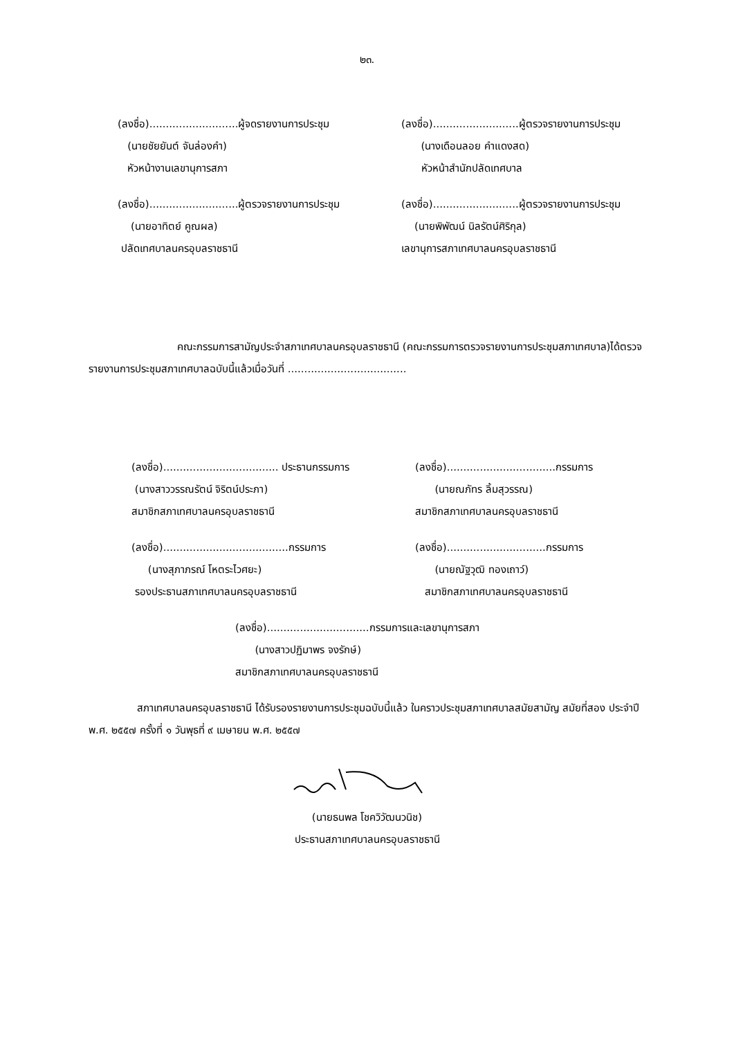๒๓.
(ลงชื่อ)...........................ผู้จดรายงานการประชุม
(นายชัยยันต์ จันล่องคำ)
หัวหน้างานเลขานุการสภา
(ลงชื่อ)..........................ผู้ตรวจรายงานการประชุม
(นางเดือนลอย คำแดงสด)
หัวหน้าสำนักปลัดเทศบาล
(ลงชื่อ)...........................ผู้ตรวจรายงานการประชุม
(นายอาทิตย์ คูณผล)
ปลัดเทศบาลนครอุบลราชธานี
(ลงชื่อ)..........................ผู้ตรวจรายงานการประชุม
(นายพิพัฒน์ นิลรัตน์ศิริกุล)
เลขานุการสภาเทศบาลนครอุบลราชธานี
คณะกรรมการสามัญประจำสภาเทศบาลนครอุบลราชธานี (คณะกรรมการตรวจรายงานการประชุมสภาเทศบาล)ได้ตรวจรายงานการประชุมสภาเทศบาลฉบับนี้แล้วเมื่อวันที่ ....................................
(ลงชื่อ)................................... ประธานกรรมการ
(นางสาววรรณรัตน์ จิริตน์ประภา)
สมาชิกสภาเทศบาลนครอุบลราชธานี
(ลงชื่อ).................................กรรมการ
(นายณภัทร ลิ้มสุวรรณ)
สมาชิกสภาเทศบาลนครอุบลราชธานี
(ลงชื่อ)......................................กรรมการ
(นางสุภาภรณ์ โหตระไวศยะ)
รองประธานสภาเทศบาลนครอุบลราชธานี
(ลงชื่อ)..............................กรรมการ
(นายณัฐวุฒิ ทองเถาว์)
สมาชิกสภาเทศบาลนครอุบลราชธานี
(ลงชื่อ)...............................กรรมการและเลขานุการสภา
(นางสาวปฏิมาพร จงรักษ์)
สมาชิกสภาเทศบาลนครอุบลราชธานี
สภาเทศบาลนครอุบลราชธานี ได้รับรองรายงานการประชุมฉบับนี้แล้ว ในคราวประชุมสภาเทศบาลสมัยสามัญ สมัยที่สอง ประจำปี พ.ศ. ๒๕๕๗ ครั้งที่ ๑ วันพุธที่ ๙ เมษายน พ.ศ. ๒๕๕๗
(นายธนพล โชควิวัฒนวนิช)
ประธานสภาเทศบาลนครอุบลราชธานี